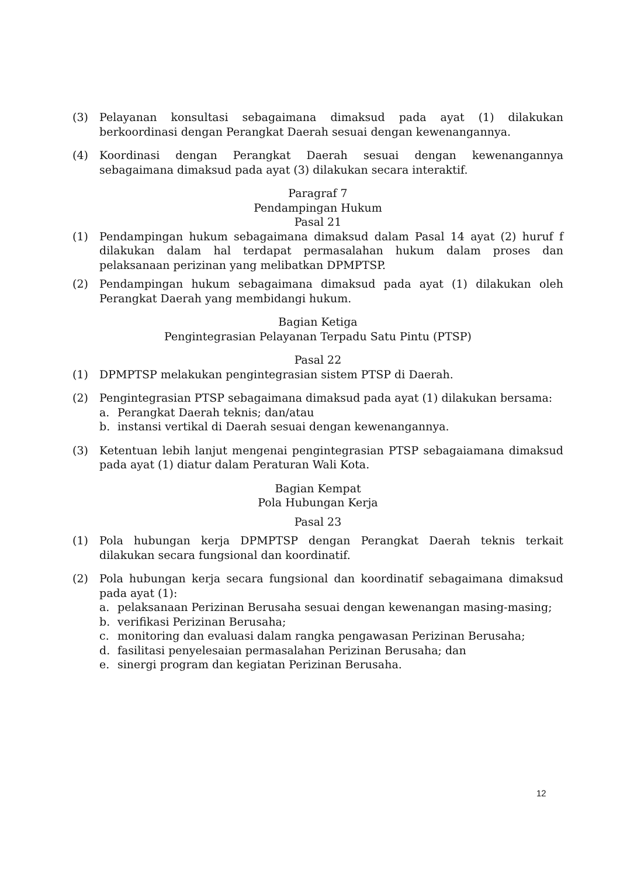(3) Pelayanan konsultasi sebagaimana dimaksud pada ayat (1) dilakukan berkoordinasi dengan Perangkat Daerah sesuai dengan kewenangannya.
(4) Koordinasi dengan Perangkat Daerah sesuai dengan kewenangannya sebagaimana dimaksud pada ayat (3) dilakukan secara interaktif.
Paragraf 7
Pendampingan Hukum
Pasal 21
(1) Pendampingan hukum sebagaimana dimaksud dalam Pasal 14 ayat (2) huruf f dilakukan dalam hal terdapat permasalahan hukum dalam proses dan pelaksanaan perizinan yang melibatkan DPMPTSP.
(2) Pendampingan hukum sebagaimana dimaksud pada ayat (1) dilakukan oleh Perangkat Daerah yang membidangi hukum.
Bagian Ketiga
Pengintegrasian Pelayanan Terpadu Satu Pintu (PTSP)
Pasal 22
(1) DPMPTSP melakukan pengintegrasian sistem PTSP di Daerah.
(2) Pengintegrasian PTSP sebagaimana dimaksud pada ayat (1) dilakukan bersama:
a. Perangkat Daerah teknis; dan/atau
b. instansi vertikal di Daerah sesuai dengan kewenangannya.
(3) Ketentuan lebih lanjut mengenai pengintegrasian PTSP sebagaiamana dimaksud pada ayat (1) diatur dalam Peraturan Wali Kota.
Bagian Kempat
Pola Hubungan Kerja
Pasal 23
(1) Pola hubungan kerja DPMPTSP dengan Perangkat Daerah teknis terkait dilakukan secara fungsional dan koordinatif.
(2) Pola hubungan kerja secara fungsional dan koordinatif sebagaimana dimaksud pada ayat (1):
a. pelaksanaan Perizinan Berusaha sesuai dengan kewenangan masing-masing;
b. verifikasi Perizinan Berusaha;
c. monitoring dan evaluasi dalam rangka pengawasan Perizinan Berusaha;
d. fasilitasi penyelesaian permasalahan Perizinan Berusaha; dan
e. sinergi program dan kegiatan Perizinan Berusaha.
12